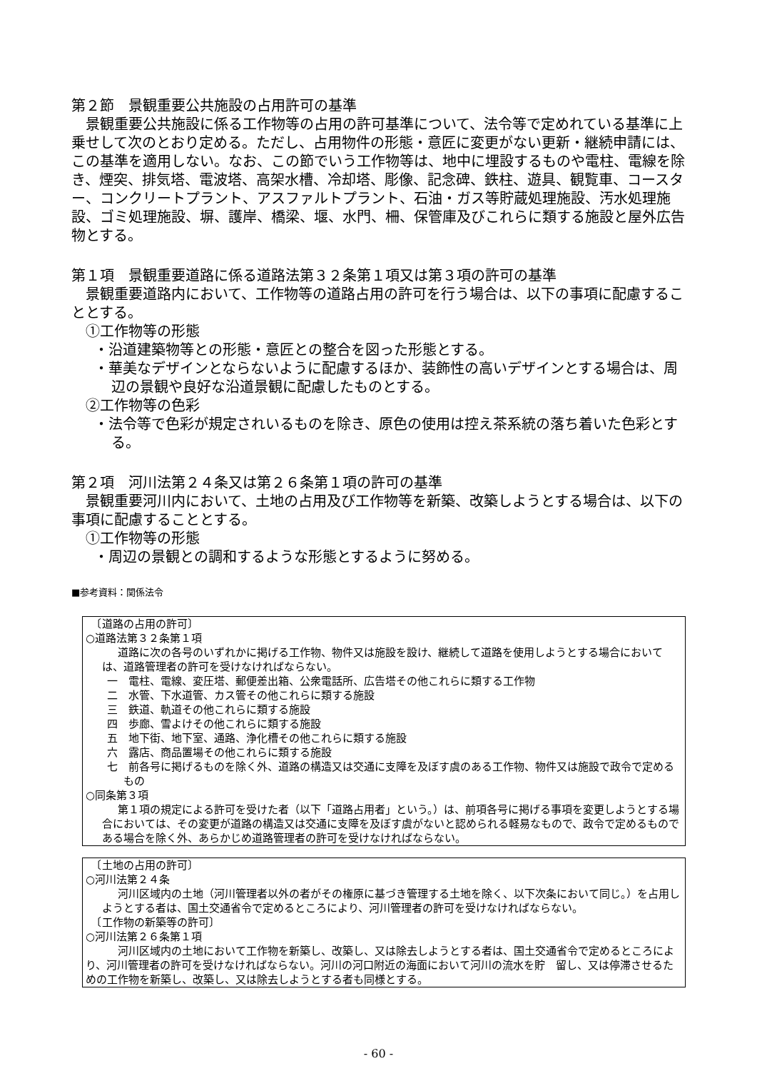第２節　景観重要公共施設の占用許可の基準
景観重要公共施設に係る工作物等の占用の許可基準について、法令等で定めれている基準に上乗せして次のとおり定める。ただし、占用物件の形態・意匠に変更がない更新・継続申請には、この基準を適用しない。なお、この節でいう工作物等は、地中に埋設するものや電柱、電線を除き、煙突、排気塔、電波塔、高架水槽、冷却塔、彫像、記念碑、鉄柱、遊具、観覧車、コースター、コンクリートプラント、アスファルトプラント、石油・ガス等貯蔵処理施設、汚水処理施設、ゴミ処理施設、塀、護岸、橋梁、堰、水門、柵、保管庫及びこれらに類する施設と屋外広告物とする。
第１項　景観重要道路に係る道路法第３２条第１項又は第３項の許可の基準
景観重要道路内において、工作物等の道路占用の許可を行う場合は、以下の事項に配慮することとする。
①工作物等の形態
・沿道建築物等との形態・意匠との整合を図った形態とする。
・華美なデザインとならないように配慮するほか、装飾性の高いデザインとする場合は、周辺の景観や良好な沿道景観に配慮したものとする。
②工作物等の色彩
・法令等で色彩が規定されいるものを除き、原色の使用は控え茶系統の落ち着いた色彩とする。
第２項　河川法第２４条又は第２６条第１項の許可の基準
景観重要河川内において、土地の占用及び工作物等を新築、改築しようとする場合は、以下の事項に配慮することとする。
①工作物等の形態
・周辺の景観との調和するような形態とするように努める。
■参考資料：関係法令
　〔道路の占用の許可〕
○道路法第３２条第１項
道路に次の各号のいずれかに掲げる工作物、物件又は施設を設け、継続して道路を使用しようとする場合においては、道路管理者の許可を受けなければならない。
一　電柱、電線、変圧塔、郵便差出箱、公衆電話所、広告塔その他これらに類する工作物
二　水管、下水道管、カス管その他これらに類する施設
三　鉄道、軌道その他これらに類する施設
四　歩廊、雪よけその他これらに類する施設
五　地下街、地下室、通路、浄化槽その他これらに類する施設
六　露店、商品置場その他これらに類する施設
七　前各号に掲げるものを除く外、道路の構造又は交通に支障を及ぼす虞のある工作物、物件又は施設で政令で定めるもの
○同条第３項
第１項の規定による許可を受けた者（以下「道路占用者」という。）は、前項各号に掲げる事項を変更しようとする場合においては、その変更が道路の構造又は交通に支障を及ぼす虞がないと認められる軽易なもので、政令で定めるものである場合を除く外、あらかじめ道路管理者の許可を受けなければならない。
　〔土地の占用の許可〕
○河川法第２４条
河川区域内の土地（河川管理者以外の者がその権原に基づき管理する土地を除く、以下次条において同じ。）を占用しようとする者は、国土交通省令で定めるところにより、河川管理者の許可を受けなければならない。
　〔工作物の新築等の許可〕
○河川法第２６条第１項
河川区域内の土地において工作物を新築し、改築し、又は除去しようとする者は、国土交通省令で定めるところにより、河川管理者の許可を受けなければならない。河川の河口附近の海面において河川の流水を貯　留し、又は停滞させるための工作物を新築し、改築し、又は除去しようとする者も同様とする。
- 60 -